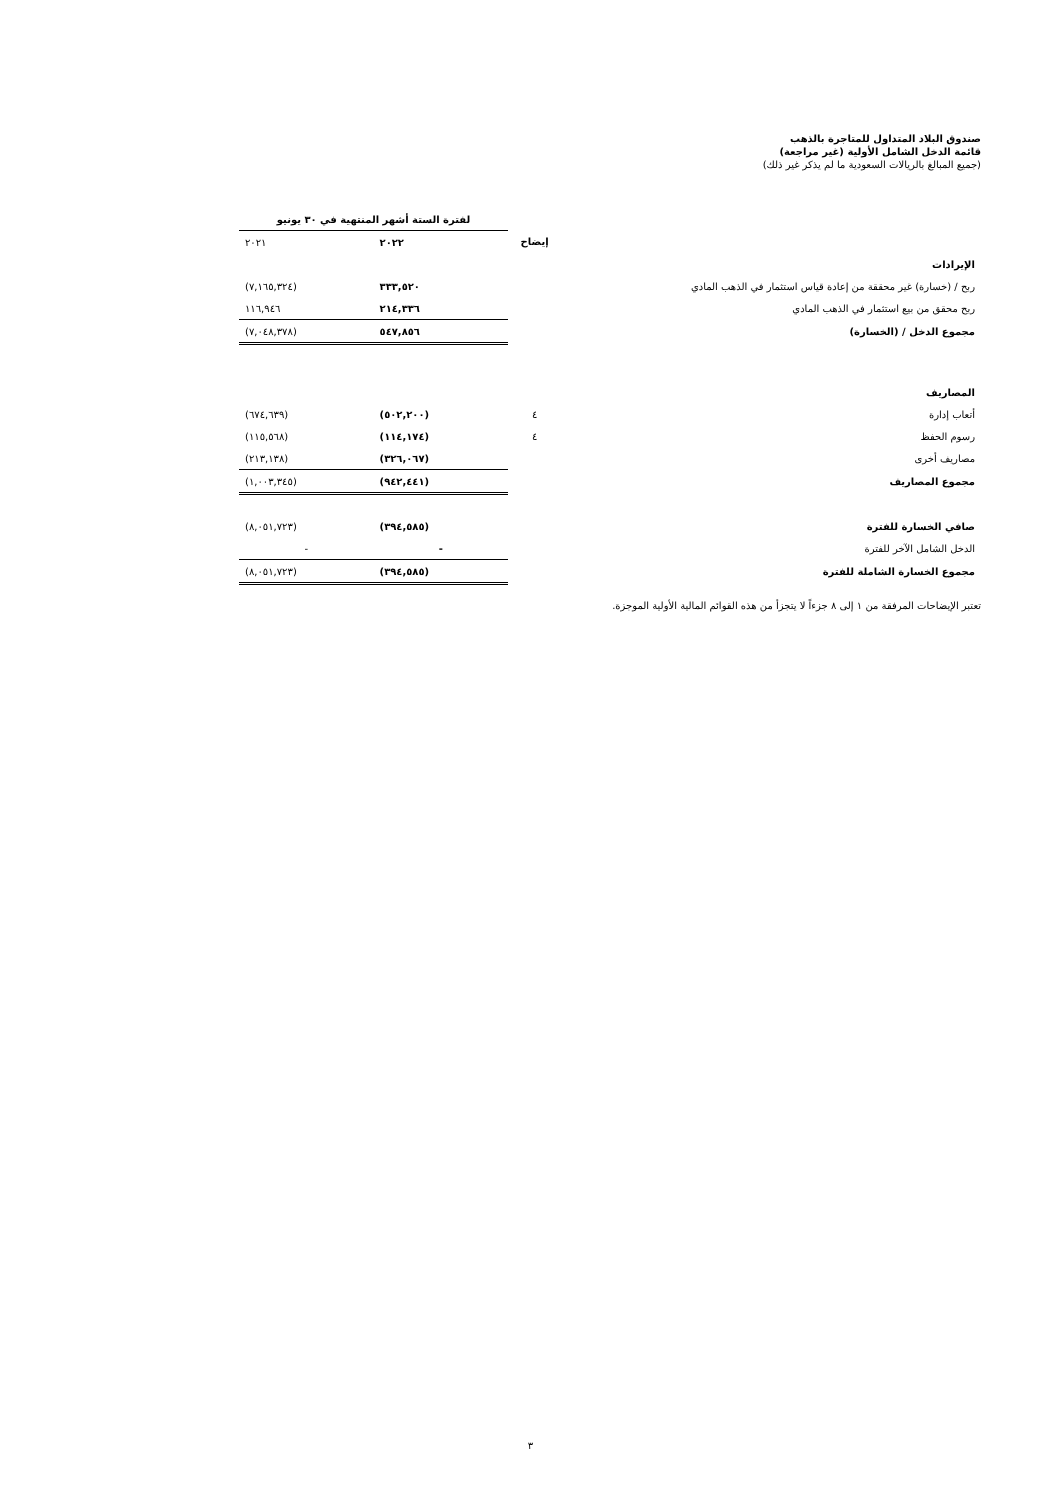صندوق البلاد المتداول للمتاجرة بالذهب
قائمة الدخل الشامل الأولية (غير مراجعة)
(جميع المبالغ بالريالات السعودية ما لم يذكر غير ذلك)
| | | لفترة الستة أشهر المنتهية في ٣٠ يونيو | |
| | إيضاح | ٢٠٢٢ | ٢٠٢١ |
| الإيرادات | | | |
| ربح / (خسارة) غير محققة من إعادة قياس استثمار في الذهب المادي | | ٣٣٣,٥٢٠ | (٧,١٦٥,٣٢٤) |
| ربح محقق من بيع استثمار في الذهب المادي | | ٢١٤,٣٣٦ | ١١٦,٩٤٦ |
| مجموع الدخل / (الخسارة) | | ٥٤٧,٨٥٦ | (٧,٠٤٨,٣٧٨) |
| المصاريف | | | |
| أتعاب إدارة | ٤ | (٥٠٢,٢٠٠) | (٦٧٤,٦٣٩) |
| رسوم الحفظ | ٤ | (١١٤,١٧٤) | (١١٥,٥٦٨) |
| مصاريف أخرى | | (٣٢٦,٠٦٧) | (٢١٣,١٣٨) |
| مجموع المصاريف | | (٩٤٢,٤٤١) | (١,٠٠٣,٣٤٥) |
| صافي الخسارة للفترة | | (٣٩٤,٥٨٥) | (٨,٠٥١,٧٢٣) |
| الدخل الشامل الآخر للفترة | | - | - |
| مجموع الخسارة الشاملة للفترة | | (٣٩٤,٥٨٥) | (٨,٠٥١,٧٢٣) |
تعتبر الإيضاحات المرفقة من ١ إلى ٨ جزءاً لا يتجزأ من هذه القوائم المالية الأولية الموجزة.
٣